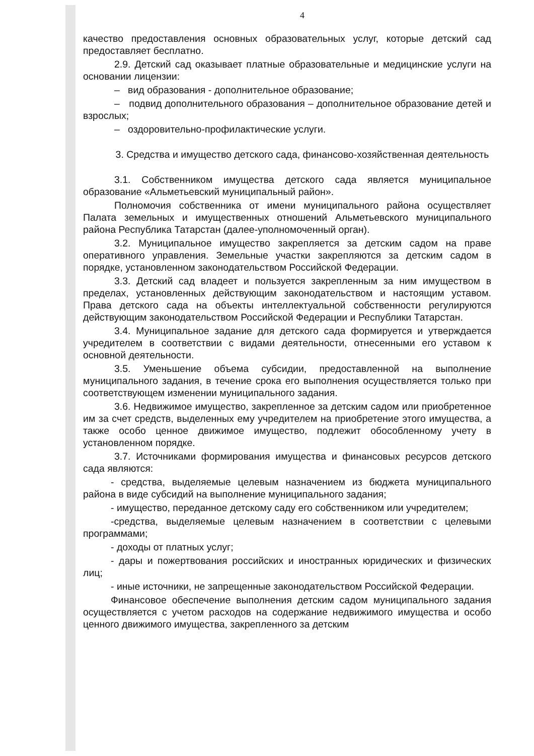4
качество предоставления основных образовательных услуг, которые детский сад предоставляет бесплатно.
2.9. Детский сад оказывает платные образовательные и медицинские услуги на основании лицензии:
– вид образования - дополнительное образование;
– подвид дополнительного образования – дополнительное образование детей и взрослых;
– оздоровительно-профилактические услуги.
3. Средства и имущество детского сада, финансово-хозяйственная деятельность
3.1. Собственником имущества детского сада является муниципальное образование «Альметьевский муниципальный район».
Полномочия собственника от имени муниципального района осуществляет Палата земельных и имущественных отношений Альметьевского муниципального района Республика Татарстан (далее-уполномоченный орган).
3.2. Муниципальное имущество закрепляется за детским садом на праве оперативного управления. Земельные участки закрепляются за детским садом в порядке, установленном законодательством Российской Федерации.
3.3. Детский сад владеет и пользуется закрепленным за ним имуществом в пределах, установленных действующим законодательством и настоящим уставом. Права детского сада на объекты интеллектуальной собственности регулируются действующим законодательством Российской Федерации и Республики Татарстан.
3.4. Муниципальное задание для детского сада формируется и утверждается учредителем в соответствии с видами деятельности, отнесенными его уставом к основной деятельности.
3.5. Уменьшение объема субсидии, предоставленной на выполнение муниципального задания, в течение срока его выполнения осуществляется только при соответствующем изменении муниципального задания.
3.6. Недвижимое имущество, закрепленное за детским садом или приобретенное им за счет средств, выделенных ему учредителем на приобретение этого имущества, а также особо ценное движимое имущество, подлежит обособленному учету в установленном порядке.
3.7. Источниками формирования имущества и финансовых ресурсов детского сада являются:
- средства, выделяемые целевым назначением из бюджета муниципального района в виде субсидий на выполнение муниципального задания;
- имущество, переданное детскому саду его собственником или учредителем;
-средства, выделяемые целевым назначением в соответствии с целевыми программами;
- доходы от платных услуг;
- дары и пожертвования российских и иностранных юридических и физических лиц;
- иные источники, не запрещенные законодательством Российской Федерации.
Финансовое обеспечение выполнения детским садом муниципального задания осуществляется с учетом расходов на содержание недвижимого имущества и особо ценного движимого имущества, закрепленного за детским